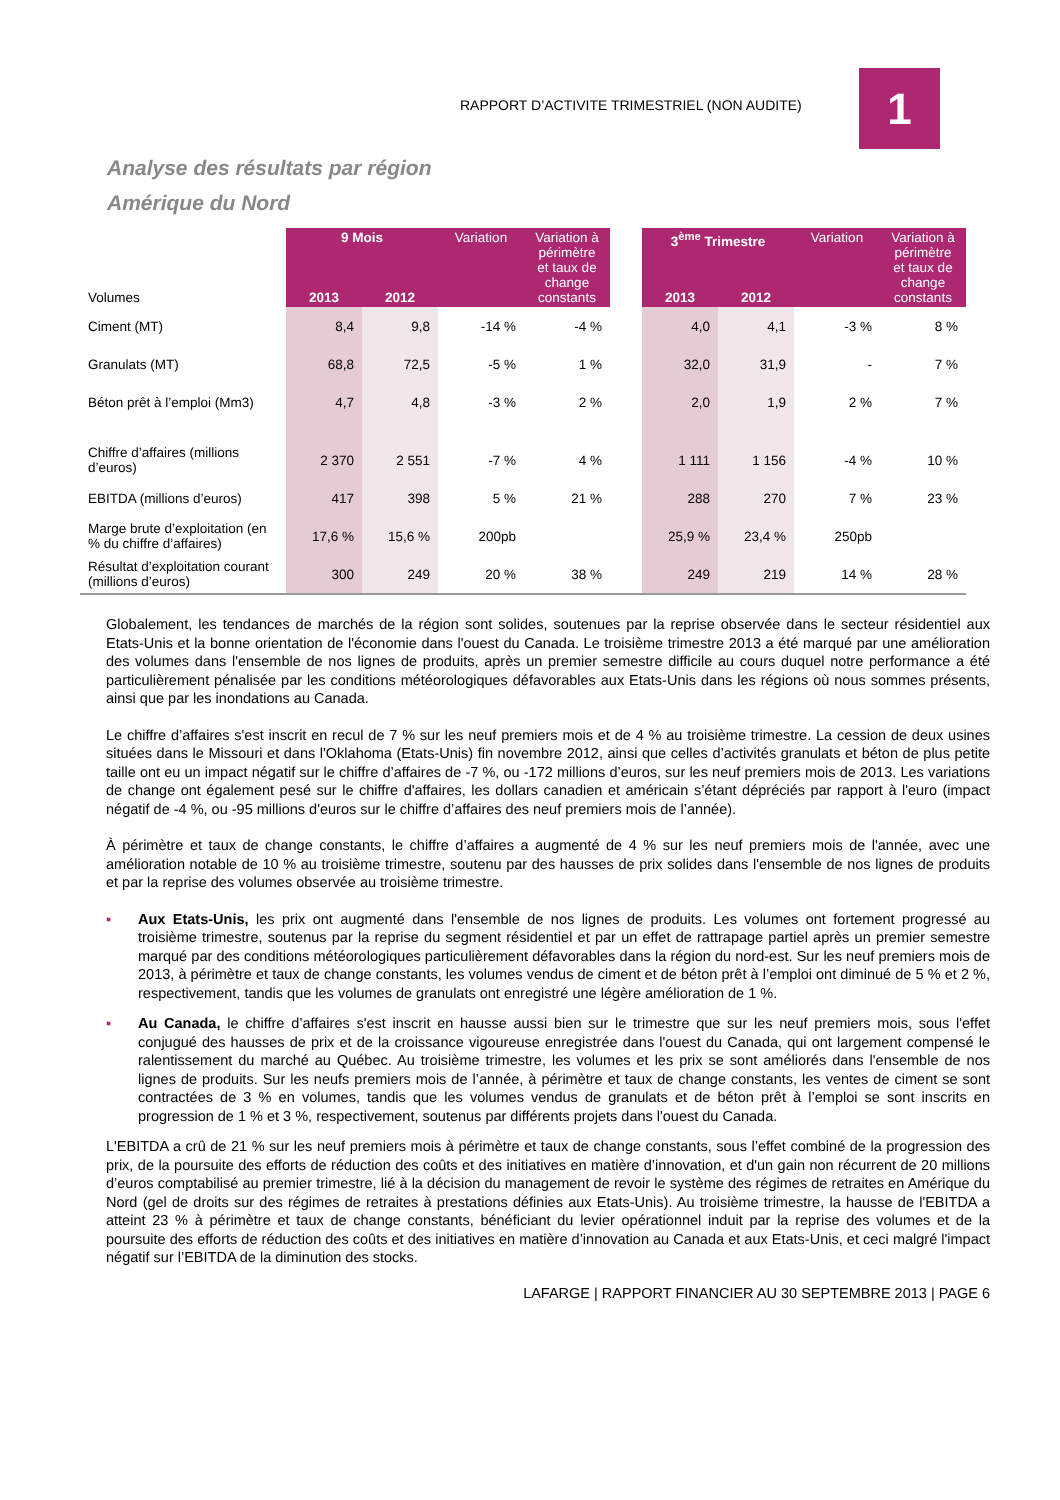RAPPORT D’ACTIVITE TRIMESTRIEL (NON AUDITE)
1
Analyse des résultats par région
Amérique du Nord
| Volumes | 9 Mois | | Variation | Variation à périmètre et taux de change constants | | 3<sup>ème</sup> Trimestre | | Variation | Variation à périmètre et taux de change constants |
| | 2013 | 2012 | | | | 2013 | 2012 | | |
| Ciment (MT) | 8,4 | 9,8 | -14 % | -4 % | | 4,0 | 4,1 | -3 % | 8 % |
| Granulats (MT) | 68,8 | 72,5 | -5 % | 1 % | | 32,0 | 31,9 | - | 7 % |
| Béton prêt à l’emploi (Mm3) | 4,7 | 4,8 | -3 % | 2 % | | 2,0 | 1,9 | 2 % | 7 % |
| Chiffre d’affaires (millions d’euros) | 2 370 | 2 551 | -7 % | 4 % | | 1 111 | 1 156 | -4 % | 10 % |
| EBITDA (millions d’euros) | 417 | 398 | 5 % | 21 % | | 288 | 270 | 7 % | 23 % |
| Marge brute d’exploitation (en % du chiffre d’affaires) | 17,6 % | 15,6 % | 200pb | | | 25,9 % | 23,4 % | 250pb | |
| Résultat d’exploitation courant (millions d’euros) | 300 | 249 | 20 % | 38 % | | 249 | 219 | 14 % | 28 % |
Globalement, les tendances de marchés de la région sont solides, soutenues par la reprise observée dans le secteur résidentiel aux Etats-Unis et la bonne orientation de l'économie dans l'ouest du Canada. Le troisième trimestre 2013 a été marqué par une amélioration des volumes dans l'ensemble de nos lignes de produits, après un premier semestre difficile au cours duquel notre performance a été particulièrement pénalisée par les conditions météorologiques défavorables aux Etats-Unis dans les régions où nous sommes présents, ainsi que par les inondations au Canada.
Le chiffre d’affaires s'est inscrit en recul de 7 % sur les neuf premiers mois et de 4 % au troisième trimestre. La cession de deux usines situées dans le Missouri et dans l'Oklahoma (Etats-Unis) fin novembre 2012, ainsi que celles d’activités granulats et béton de plus petite taille ont eu un impact négatif sur le chiffre d’affaires de -7 %, ou -172 millions d’euros, sur les neuf premiers mois de 2013. Les variations de change ont également pesé sur le chiffre d'affaires, les dollars canadien et américain s’étant dépréciés par rapport à l'euro (impact négatif de -4 %, ou -95 millions d'euros sur le chiffre d’affaires des neuf premiers mois de l’année).
À périmètre et taux de change constants, le chiffre d’affaires a augmenté de 4 % sur les neuf premiers mois de l'année, avec une amélioration notable de 10 % au troisième trimestre, soutenu par des hausses de prix solides dans l'ensemble de nos lignes de produits et par la reprise des volumes observée au troisième trimestre.
▪ Aux Etats-Unis, les prix ont augmenté dans l'ensemble de nos lignes de produits. Les volumes ont fortement progressé au troisième trimestre, soutenus par la reprise du segment résidentiel et par un effet de rattrapage partiel après un premier semestre marqué par des conditions météorologiques particulièrement défavorables dans la région du nord-est. Sur les neuf premiers mois de 2013, à périmètre et taux de change constants, les volumes vendus de ciment et de béton prêt à l’emploi ont diminué de 5 % et 2 %, respectivement, tandis que les volumes de granulats ont enregistré une légère amélioration de 1 %.
▪ Au Canada, le chiffre d’affaires s'est inscrit en hausse aussi bien sur le trimestre que sur les neuf premiers mois, sous l'effet conjugué des hausses de prix et de la croissance vigoureuse enregistrée dans l'ouest du Canada, qui ont largement compensé le ralentissement du marché au Québec. Au troisième trimestre, les volumes et les prix se sont améliorés dans l'ensemble de nos lignes de produits. Sur les neufs premiers mois de l’année, à périmètre et taux de change constants, les ventes de ciment se sont contractées de 3 % en volumes, tandis que les volumes vendus de granulats et de béton prêt à l’emploi se sont inscrits en progression de 1 % et 3 %, respectivement, soutenus par différents projets dans l'ouest du Canada.
L'EBITDA a crû de 21 % sur les neuf premiers mois à périmètre et taux de change constants, sous l’effet combiné de la progression des prix, de la poursuite des efforts de réduction des coûts et des initiatives en matière d’innovation, et d'un gain non récurrent de 20 millions d’euros comptabilisé au premier trimestre, lié à la décision du management de revoir le système des régimes de retraites en Amérique du Nord (gel de droits sur des régimes de retraites à prestations définies aux Etats-Unis). Au troisième trimestre, la hausse de l'EBITDA a atteint 23 % à périmètre et taux de change constants, bénéficiant du levier opérationnel induit par la reprise des volumes et de la poursuite des efforts de réduction des coûts et des initiatives en matière d’innovation au Canada et aux Etats-Unis, et ceci malgré l'impact négatif sur l’EBITDA de la diminution des stocks.
LAFARGE | RAPPORT FINANCIER AU 30 SEPTEMBRE 2013 | PAGE 6